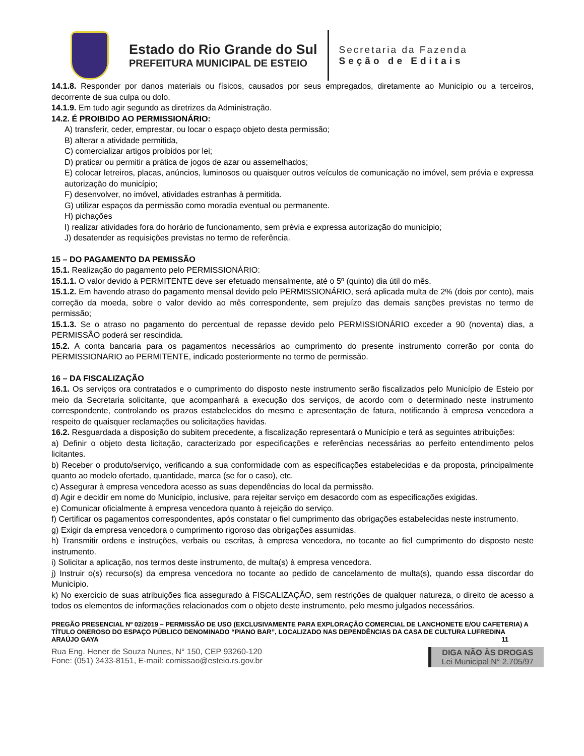Estado do Rio Grande do Sul
PREFEITURA MUNICIPAL DE ESTEIO
Secretaria da Fazenda
Seção de Editais
14.1.8. Responder por danos materiais ou físicos, causados por seus empregados, diretamente ao Município ou a terceiros, decorrente de sua culpa ou dolo.
14.1.9. Em tudo agir segundo as diretrizes da Administração.
14.2. É PROIBIDO AO PERMISSIONÁRIO:
A) transferir, ceder, emprestar, ou locar o espaço objeto desta permissão;
B) alterar a atividade permitida,
C) comercializar artigos proibidos por lei;
D) praticar ou permitir a prática de jogos de azar ou assemelhados;
E) colocar letreiros, placas, anúncios, luminosos ou quaisquer outros veículos de comunicação no imóvel, sem prévia e expressa autorização do município;
F) desenvolver, no imóvel, atividades estranhas à permitida.
G) utilizar espaços da permissão como moradia eventual ou permanente.
H) pichações
I) realizar atividades fora do horário de funcionamento, sem prévia e expressa autorização do município;
J) desatender as requisições previstas no termo de referência.
15 – DO PAGAMENTO DA PEMISSÃO
15.1. Realização do pagamento pelo PERMISSIONÁRIO:
15.1.1. O valor devido à PERMITENTE deve ser efetuado mensalmente, até o 5º (quinto) dia útil do mês.
15.1.2. Em havendo atraso do pagamento mensal devido pelo PERMISSIONÁRIO, será aplicada multa de 2% (dois por cento), mais correção da moeda, sobre o valor devido ao mês correspondente, sem prejuízo das demais sanções previstas no termo de permissão;
15.1.3. Se o atraso no pagamento do percentual de repasse devido pelo PERMISSIONÁRIO exceder a 90 (noventa) dias, a PERMISSÃO poderá ser rescindida.
15.2. A conta bancaria para os pagamentos necessários ao cumprimento do presente instrumento correrão por conta do PERMISSIONARIO ao PERMITENTE, indicado posteriormente no termo de permissão.
16 – DA FISCALIZAÇÃO
16.1. Os serviços ora contratados e o cumprimento do disposto neste instrumento serão fiscalizados pelo Município de Esteio por meio da Secretaria solicitante, que acompanhará a execução dos serviços, de acordo com o determinado neste instrumento correspondente, controlando os prazos estabelecidos do mesmo e apresentação de fatura, notificando à empresa vencedora a respeito de quaisquer reclamações ou solicitações havidas.
16.2. Resguardada a disposição do subitem precedente, a fiscalização representará o Município e terá as seguintes atribuições:
a) Definir o objeto desta licitação, caracterizado por especificações e referências necessárias ao perfeito entendimento pelos licitantes.
b) Receber o produto/serviço, verificando a sua conformidade com as especificações estabelecidas e da proposta, principalmente quanto ao modelo ofertado, quantidade, marca (se for o caso), etc.
c) Assegurar à empresa vencedora acesso as suas dependências do local da permissão.
d) Agir e decidir em nome do Município, inclusive, para rejeitar serviço em desacordo com as especificações exigidas.
e) Comunicar oficialmente à empresa vencedora quanto à rejeição do serviço.
f) Certificar os pagamentos correspondentes, após constatar o fiel cumprimento das obrigações estabelecidas neste instrumento.
g) Exigir da empresa vencedora o cumprimento rigoroso das obrigações assumidas.
h) Transmitir ordens e instruções, verbais ou escritas, à empresa vencedora, no tocante ao fiel cumprimento do disposto neste instrumento.
i) Solicitar a aplicação, nos termos deste instrumento, de multa(s) à empresa vencedora.
j) Instruir o(s) recurso(s) da empresa vencedora no tocante ao pedido de cancelamento de multa(s), quando essa discordar do Município.
k) No exercício de suas atribuições fica assegurado à FISCALIZAÇÃO, sem restrições de qualquer natureza, o direito de acesso a todos os elementos de informações relacionados com o objeto deste instrumento, pelo mesmo julgados necessários.
PREGÃO PRESENCIAL Nº 02/2019 – PERMISSÃO DE USO (EXCLUSIVAMENTE PARA EXPLORAÇÃO COMERCIAL DE LANCHONETE E/OU CAFETERIA) A TÍTULO ONEROSO DO ESPAÇO PÚBLICO DENOMINADO “PIANO BAR”, LOCALIZADO NAS DEPENDÊNCIAS DA CASA DE CULTURA LUFREDINA ARAÚJO GAYA 11
Rua Eng. Hener de Souza Nunes, N° 150, CEP 93260-120
Fone: (051) 3433-8151, E-mail: comissao@esteio.rs.gov.br
DIGA NÃO ÀS DROGAS
Lei Municipal N° 2.705/97